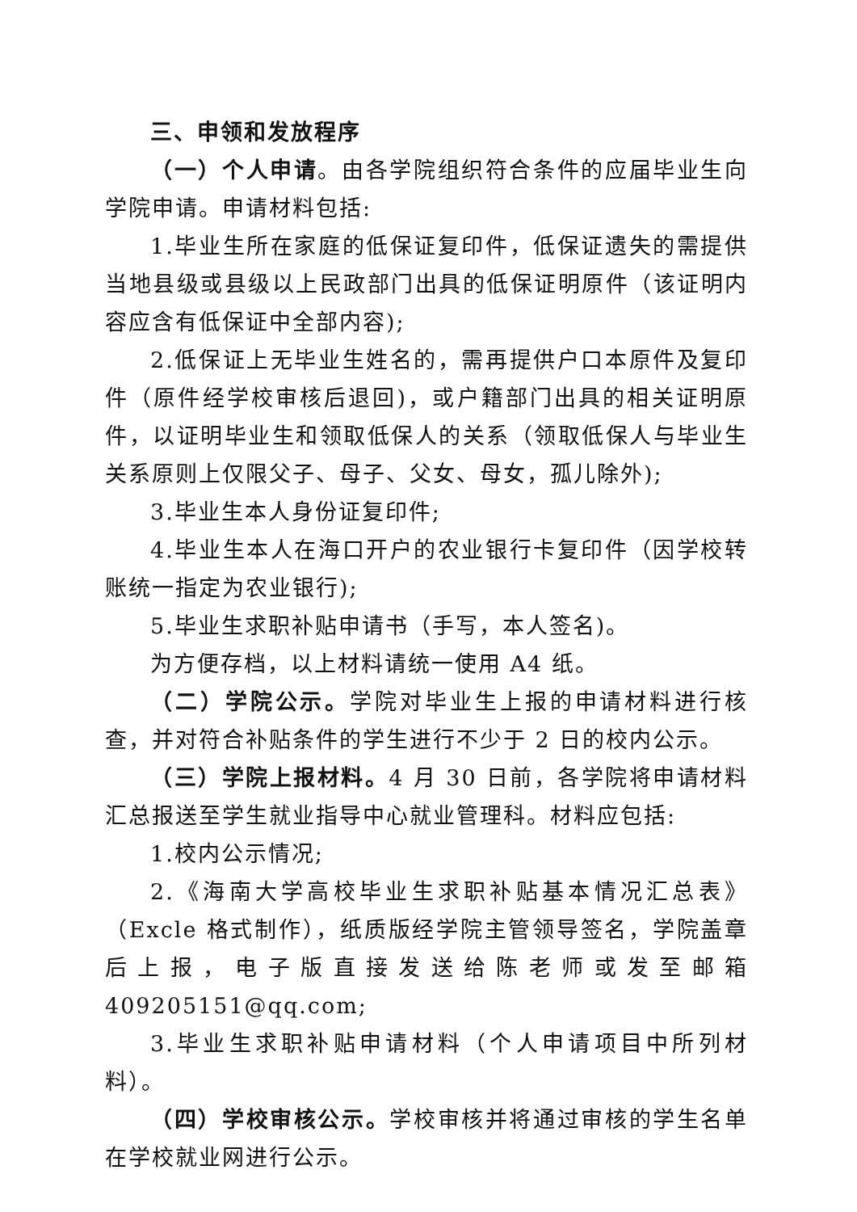三、申领和发放程序
（一）个人申请。由各学院组织符合条件的应届毕业生向学院申请。申请材料包括:
1.毕业生所在家庭的低保证复印件，低保证遗失的需提供当地县级或县级以上民政部门出具的低保证明原件（该证明内容应含有低保证中全部内容);
2.低保证上无毕业生姓名的，需再提供户口本原件及复印件（原件经学校审核后退回)，或户籍部门出具的相关证明原件，以证明毕业生和领取低保人的关系（领取低保人与毕业生关系原则上仅限父子、母子、父女、母女，孤儿除外);
3.毕业生本人身份证复印件;
4.毕业生本人在海口开户的农业银行卡复印件（因学校转账统一指定为农业银行);
5.毕业生求职补贴申请书（手写，本人签名)。
为方便存档，以上材料请统一使用 A4 纸。
（二）学院公示。学院对毕业生上报的申请材料进行核查，并对符合补贴条件的学生进行不少于 2 日的校内公示。
（三）学院上报材料。4 月 30 日前，各学院将申请材料汇总报送至学生就业指导中心就业管理科。材料应包括:
1.校内公示情况;
2.《海南大学高校毕业生求职补贴基本情况汇总表》（Excle 格式制作），纸质版经学院主管领导签名，学院盖章后上报，电子版直接发送给陈老师或发至邮箱 409205151@qq.com;
3.毕业生求职补贴申请材料（个人申请项目中所列材料）。
（四）学校审核公示。学校审核并将通过审核的学生名单在学校就业网进行公示。